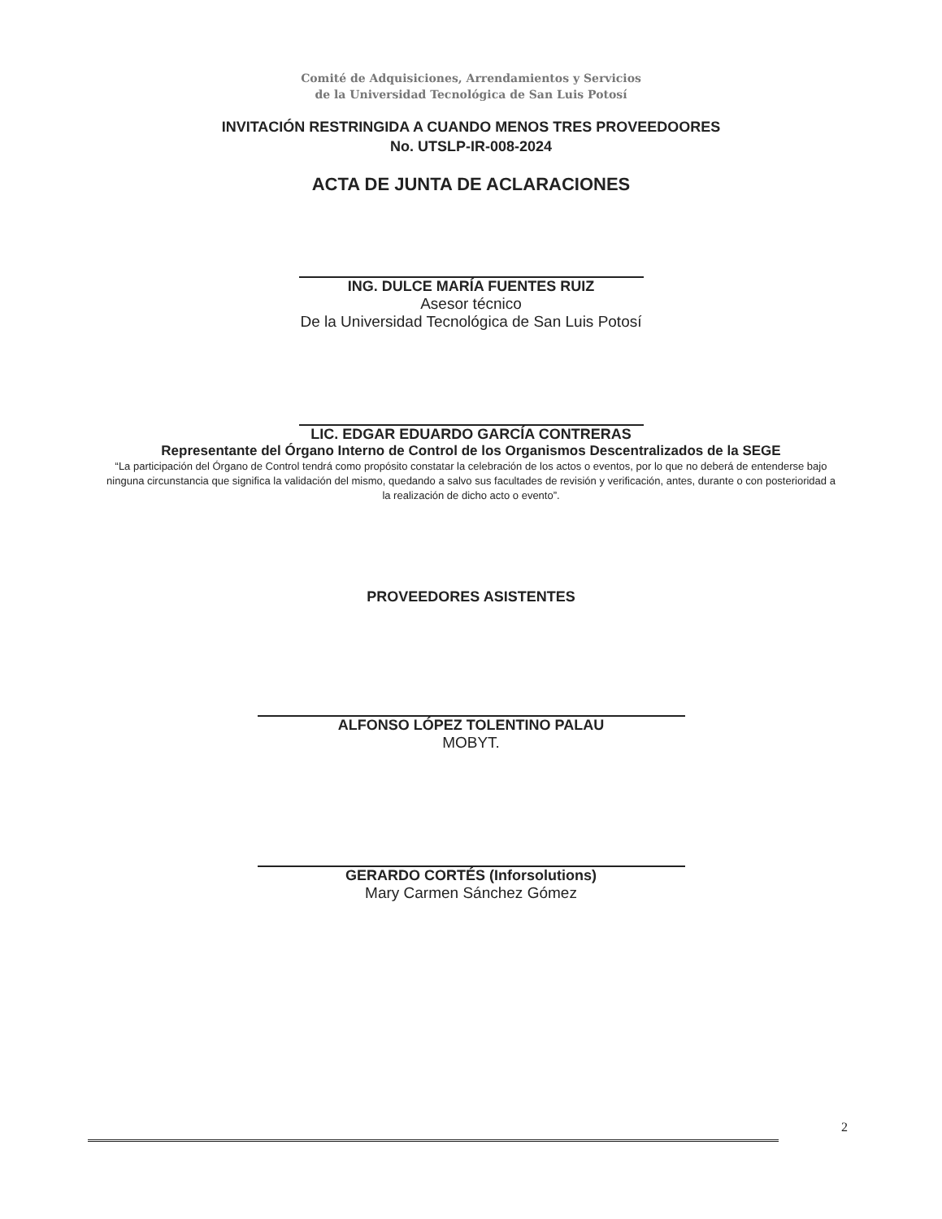Comité de Adquisiciones, Arrendamientos y Servicios
de la Universidad Tecnológica de San Luis Potosí
INVITACIÓN RESTRINGIDA A CUANDO MENOS TRES PROVEEDOORES
No. UTSLP-IR-008-2024
ACTA DE JUNTA DE ACLARACIONES
ING. DULCE MARÍA FUENTES RUIZ
Asesor técnico
De la Universidad Tecnológica de San Luis Potosí
LIC. EDGAR EDUARDO GARCÍA CONTRERAS
Representante del Órgano Interno de Control de los Organismos Descentralizados de la SEGE
“La participación del Órgano de Control tendrá como propósito constatar la celebración de los actos o eventos, por lo que no deberá de entenderse bajo ninguna circunstancia que significa la validación del mismo, quedando a salvo sus facultades de revisión y verificación, antes, durante o con posterioridad a la realización de dicho acto o evento”.
PROVEEDORES ASISTENTES
ALFONSO LÓPEZ TOLENTINO PALAU
MOBYT.
GERARDO CORTÉS (Inforsolutions)
Mary Carmen Sánchez Gómez
2